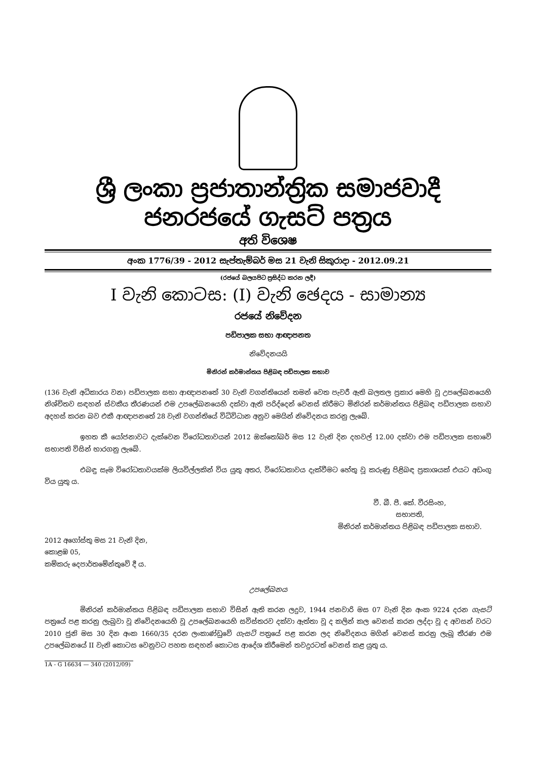ශ්‍රී ලංකා ප්‍රජාතාන්ත්‍රික සමාජවාදී ජනරජයේ ගැසට් පත්‍රය
අති විශෙෂ
අංක 1776/39 - 2012 සැප්තැම්බර් මස 21 වැනි සිකුරාදා - 2012.09.21
(රජයේ බලයපිට ප්‍රසිද්ධ කරන ලදී)
I වැනි කොටස: (I) වැනි ඡෙදය - සාමාන්‍ය
රජයේ නිවේදන
පඩිපාලක සභා ආඥාපනත
නිවේදනයයි
මිනිරන් කර්මාන්තය පිළිබඳ පඩිපාලක සභාව
(136 වැනි අධිකාරය වන) පඩිපාලක සභා ආඥාපනතේ 30 වැනි වගන්තියෙන් තමන් වෙත පැවරී ඇති බලතල ප්‍රකාර මෙහි වූ උපලේඛනයෙහි නිශ්චිතව සඳහන් ස්වකීය තීරණයන් එම උපලේඛනයෙහි දක්වා ඇති පරිද්දෙන් වෙනස් කිරීමට මිනිරන් කර්මාන්තය පිළිබඳ පඩිපාලක සභාව අදහස් කරන බව එකී ආඥාපනතේ 28 වැනි වගන්තියේ විධිවිධාන අනුව මෙයින් නිවේදනය කරනු ලැබේ.
ඉහත කී යෝජනාවට දැක්වෙන විරෝධතාවයන් 2012 ඔක්තෝබර් මස 12 වැනි දින දහවල් 12.00 දක්වා එම පඩිපාලක සභාවේ සභාපති විසින් භාරගනු ලැබේ.
එබඳු සෑම විරෝධතාවයක්ම ලියවිල්ලකින් විය යුතු අතර, විරෝධතාවය දැක්වීමට හේතු වූ කරුණු පිළිබඳ ප්‍රකාශයක් එයට අඩංගු විය යුතු ය.
වී. බී. පී. කේ. වීරසිංහ,
සභාපති,
මිනිරන් කර්මාන්තය පිළිබඳ පඩිපාලක සභාව.
2012 අගෝස්තු මස 21 වැනි දින,
කොළඹ 05,
කම්කරු දෙපාර්තමේන්තුවේ දී ය.
උපලේඛනය
මිනිරන් කර්මාන්තය පිළිබඳ පඩිපාලක සභාව විසින් ඇති කරන ලදුව, 1944 ජනවාරි මස 07 වැනි දින අංක 9224 දරන ගැසට් පත්‍රයේ පළ කරනු ලැබුවා වූ නිවේදනයෙහි වූ උපලේඛනයෙහි සවිස්තරව දක්වා ඇත්තා වූ ද කලින් කල වෙනස් කරන ලද්දා වූ ද අවසන් වරට 2010 ජුනි මස 30 දින අංක 1660/35 දරන ලංකාණ්ඩුවේ ගැසට් පත්‍රයේ පළ කරන ලද නිවේදනය මගින් වෙනස් කරනු ලැබූ තීරණ එම උපලේඛනයේ II වැනි කොටස වෙනුවට පහත සඳහන් කොටස ආදේශ කිරීමෙන් තවදුරටත් වෙනස් කළ යුතු ය.
1A - G 16634 — 340 (2012/09)